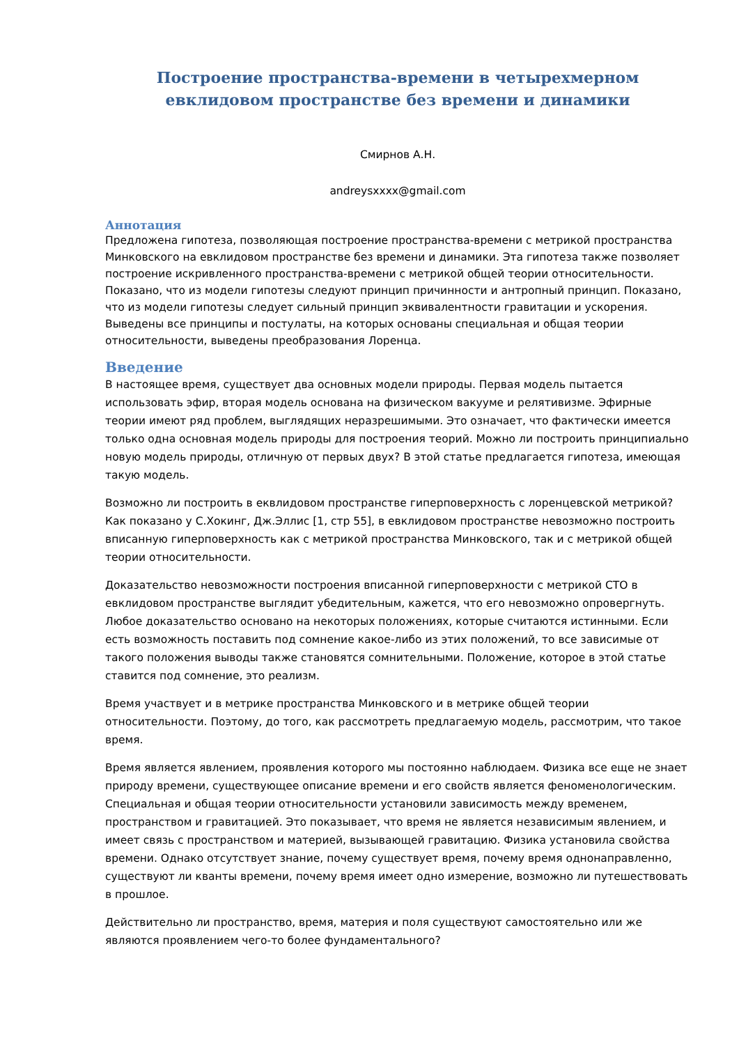Построение пространства-времени в четырехмерном евклидовом пространстве без времени и динамики
Смирнов А.Н.
andreysxxxx@gmail.com
Аннотация
Предложена гипотеза, позволяющая построение пространства-времени с метрикой пространства Минковского на евклидовом пространстве без времени и динамики. Эта гипотеза также позволяет построение искривленного пространства-времени с метрикой общей теории относительности. Показано, что из модели гипотезы следуют принцип причинности и антропный принцип. Показано, что из модели гипотезы следует сильный принцип эквивалентности гравитации и ускорения. Выведены все принципы и постулаты, на которых основаны специальная и общая теории относительности, выведены преобразования Лоренца.
Введение
В настоящее время, существует два основных модели природы. Первая модель пытается использовать эфир, вторая модель основана на физическом вакууме и релятивизме. Эфирные теории имеют ряд проблем, выглядящих неразрешимыми. Это означает, что фактически имеется только одна основная модель природы для построения теорий. Можно ли построить принципиально новую модель природы, отличную от первых двух? В этой статье предлагается гипотеза, имеющая такую модель.
Возможно ли построить в еквлидовом пространстве гиперповерхность с лоренцевской метрикой? Как показано у С.Хокинг, Дж.Эллис [1, стр 55], в евклидовом пространстве невозможно построить вписанную гиперповерхность как с метрикой пространства Минковского, так и с метрикой общей теории относительности.
Доказательство невозможности построения вписанной гиперповерхности с метрикой СТО в евклидовом пространстве выглядит убедительным, кажется, что его невозможно опровергнуть. Любое доказательство основано на некоторых положениях, которые считаются истинными. Если есть возможность поставить под сомнение какое-либо из этих положений, то все зависимые от такого положения выводы также становятся сомнительными. Положение, которое в этой статье ставится под сомнение, это реализм.
Время участвует и в метрике пространства Минковского и в метрике общей теории относительности. Поэтому, до того, как рассмотреть предлагаемую модель, рассмотрим, что такое время.
Время является явлением, проявления которого мы постоянно наблюдаем. Физика все еще не знает природу времени, существующее описание времени и его свойств является феноменологическим. Специальная и общая теории относительности установили зависимость между временем, пространством и гравитацией. Это показывает, что время не является независимым явлением, и имеет связь с пространством и материей, вызывающей гравитацию. Физика установила свойства времени. Однако отсутствует знание, почему существует время, почему время однонаправленно, существуют ли кванты времени, почему время имеет одно измерение, возможно ли путешествовать в прошлое.
Действительно ли пространство, время, материя и поля существуют самостоятельно или же являются проявлением чего-то более фундаментального?